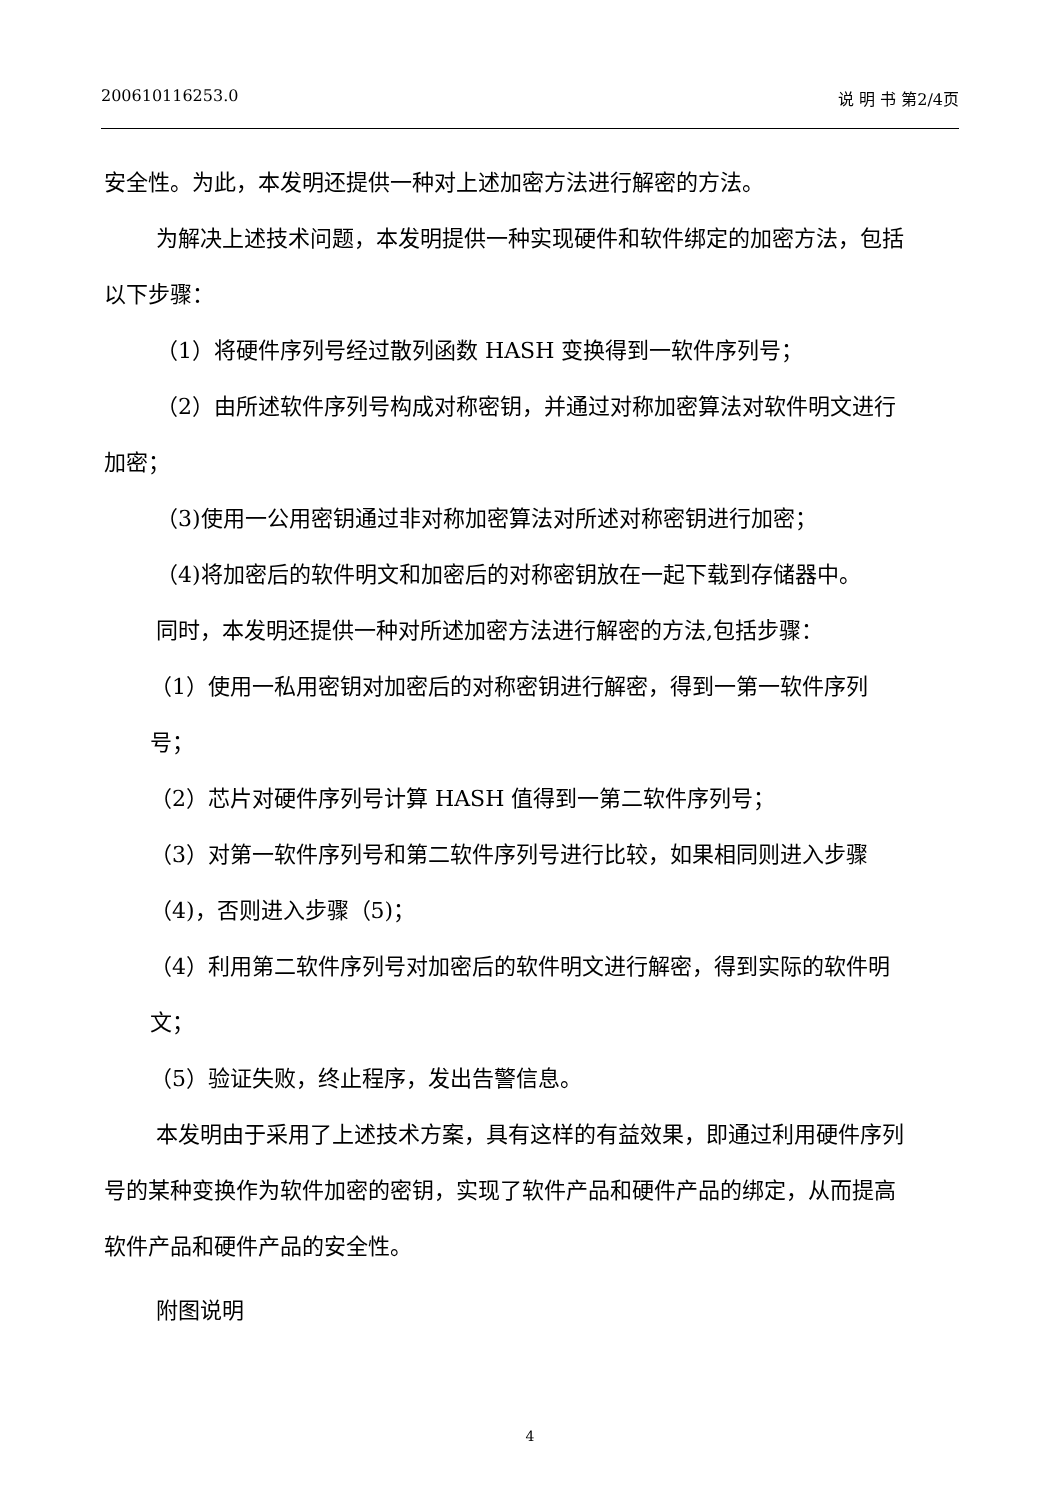200610116253.0 说 明 书 第2/4页
安全性。为此，本发明还提供一种对上述加密方法进行解密的方法。
为解决上述技术问题，本发明提供一种实现硬件和软件绑定的加密方法，包括以下步骤：
（1）将硬件序列号经过散列函数 HASH 变换得到一软件序列号；
（2）由所述软件序列号构成对称密钥，并通过对称加密算法对软件明文进行加密；
（3)使用一公用密钥通过非对称加密算法对所述对称密钥进行加密；
（4)将加密后的软件明文和加密后的对称密钥放在一起下载到存储器中。
同时，本发明还提供一种对所述加密方法进行解密的方法,包括步骤：
（1）使用一私用密钥对加密后的对称密钥进行解密，得到一第一软件序列号；
（2）芯片对硬件序列号计算 HASH 值得到一第二软件序列号；
（3）对第一软件序列号和第二软件序列号进行比较，如果相同则进入步骤（4)，否则进入步骤（5)；
（4）利用第二软件序列号对加密后的软件明文进行解密，得到实际的软件明文；
（5）验证失败，终止程序，发出告警信息。
本发明由于采用了上述技术方案，具有这样的有益效果，即通过利用硬件序列号的某种变换作为软件加密的密钥，实现了软件产品和硬件产品的绑定，从而提高软件产品和硬件产品的安全性。
附图说明
4